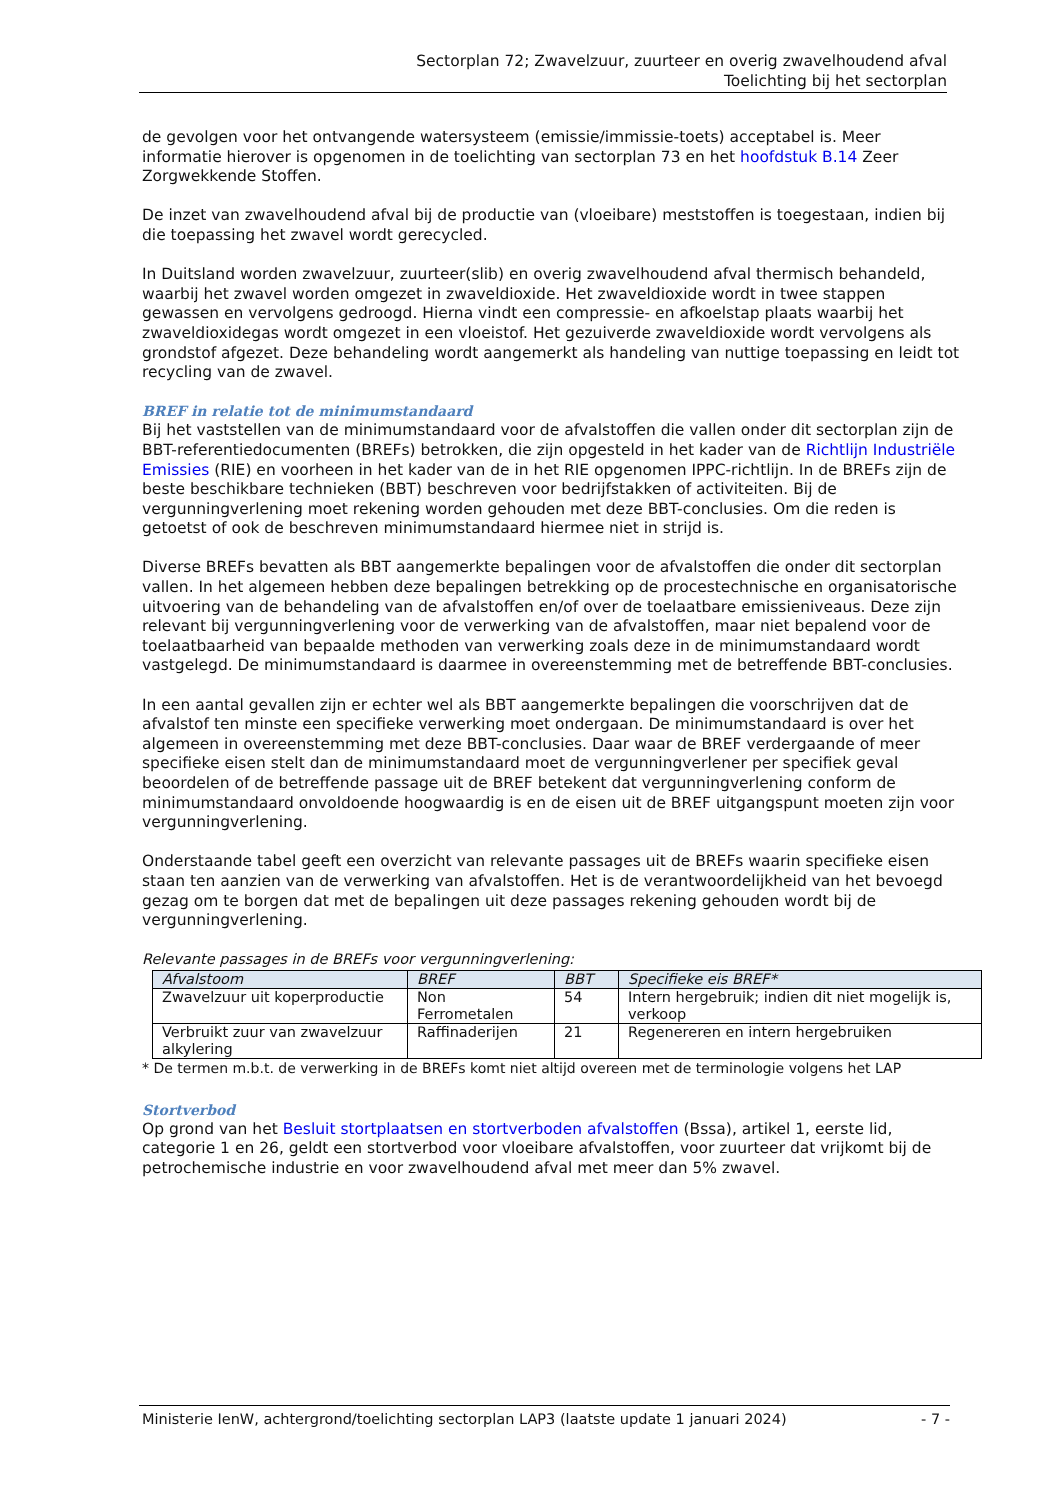Sectorplan 72; Zwavelzuur, zuurteer en overig zwavelhoudend afval
Toelichting bij het sectorplan
de gevolgen voor het ontvangende watersysteem (emissie/immissie-toets) acceptabel is. Meer informatie hierover is opgenomen in de toelichting van sectorplan 73 en het hoofdstuk B.14 Zeer Zorgwekkende Stoffen.
De inzet van zwavelhoudend afval bij de productie van (vloeibare) meststoffen is toegestaan, indien bij die toepassing het zwavel wordt gerecycled.
In Duitsland worden zwavelzuur, zuurteer(slib) en overig zwavelhoudend afval thermisch behandeld, waarbij het zwavel worden omgezet in zwaveldioxide. Het zwaveldioxide wordt in twee stappen gewassen en vervolgens gedroogd. Hierna vindt een compressie- en afkoelstap plaats waarbij het zwaveldioxidegas wordt omgezet in een vloeistof. Het gezuiverde zwaveldioxide wordt vervolgens als grondstof afgezet. Deze behandeling wordt aangemerkt als handeling van nuttige toepassing en leidt tot recycling van de zwavel.
BREF in relatie tot de minimumstandaard
Bij het vaststellen van de minimumstandaard voor de afvalstoffen die vallen onder dit sectorplan zijn de BBT-referentiedocumenten (BREFs) betrokken, die zijn opgesteld in het kader van de Richtlijn Industriële Emissies (RIE) en voorheen in het kader van de in het RIE opgenomen IPPC-richtlijn. In de BREFs zijn de beste beschikbare technieken (BBT) beschreven voor bedrijfstakken of activiteiten. Bij de vergunningverlening moet rekening worden gehouden met deze BBT-conclusies. Om die reden is getoetst of ook de beschreven minimumstandaard hiermee niet in strijd is.
Diverse BREFs bevatten als BBT aangemerkte bepalingen voor de afvalstoffen die onder dit sectorplan vallen. In het algemeen hebben deze bepalingen betrekking op de procestechnische en organisatorische uitvoering van de behandeling van de afvalstoffen en/of over de toelaatbare emissieniveaus. Deze zijn relevant bij vergunningverlening voor de verwerking van de afvalstoffen, maar niet bepalend voor de toelaatbaarheid van bepaalde methoden van verwerking zoals deze in de minimumstandaard wordt vastgelegd. De minimumstandaard is daarmee in overeenstemming met de betreffende BBT-conclusies.
In een aantal gevallen zijn er echter wel als BBT aangemerkte bepalingen die voorschrijven dat de afvalstof ten minste een specifieke verwerking moet ondergaan. De minimumstandaard is over het algemeen in overeenstemming met deze BBT-conclusies. Daar waar de BREF verdergaande of meer specifieke eisen stelt dan de minimumstandaard moet de vergunningverlener per specifiek geval beoordelen of de betreffende passage uit de BREF betekent dat vergunningverlening conform de minimumstandaard onvoldoende hoogwaardig is en de eisen uit de BREF uitgangspunt moeten zijn voor vergunningverlening.
Onderstaande tabel geeft een overzicht van relevante passages uit de BREFs waarin specifieke eisen staan ten aanzien van de verwerking van afvalstoffen. Het is de verantwoordelijkheid van het bevoegd gezag om te borgen dat met de bepalingen uit deze passages rekening gehouden wordt bij de vergunningverlening.
Relevante passages in de BREFs voor vergunningverlening:
| Afvalstoom | BREF | BBT | Specifieke eis BREF* |
| --- | --- | --- | --- |
| Zwavelzuur uit koperproductie | Non Ferrometalen | 54 | Intern hergebruik; indien dit niet mogelijk is, verkoop |
| Verbruikt zuur van zwavelzuur alkylering | Raffinaderijen | 21 | Regenereren en intern hergebruiken |
* De termen m.b.t. de verwerking in de BREFs komt niet altijd overeen met de terminologie volgens het LAP
Stortverbod
Op grond van het Besluit stortplaatsen en stortverboden afvalstoffen (Bssa), artikel 1, eerste lid, categorie 1 en 26, geldt een stortverbod voor vloeibare afvalstoffen, voor zuurteer dat vrijkomt bij de petrochemische industrie en voor zwavelhoudend afval met meer dan 5% zwavel.
Ministerie IenW, achtergrond/toelichting sectorplan LAP3 (laatste update 1 januari 2024) - 7 -